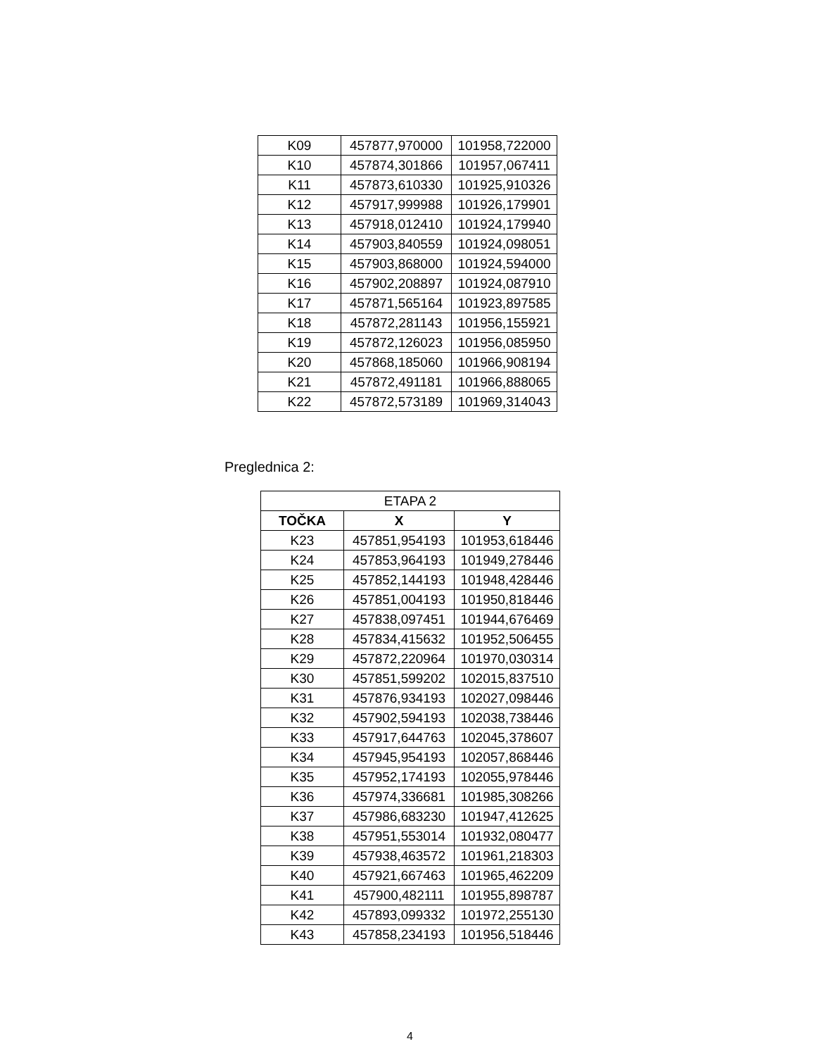| K09 | 457877,970000 | 101958,722000 |
| K10 | 457874,301866 | 101957,067411 |
| K11 | 457873,610330 | 101925,910326 |
| K12 | 457917,999988 | 101926,179901 |
| K13 | 457918,012410 | 101924,179940 |
| K14 | 457903,840559 | 101924,098051 |
| K15 | 457903,868000 | 101924,594000 |
| K16 | 457902,208897 | 101924,087910 |
| K17 | 457871,565164 | 101923,897585 |
| K18 | 457872,281143 | 101956,155921 |
| K19 | 457872,126023 | 101956,085950 |
| K20 | 457868,185060 | 101966,908194 |
| K21 | 457872,491181 | 101966,888065 |
| K22 | 457872,573189 | 101969,314043 |
Preglednica 2:
| ETAPA 2 | | |
| TOČKA | X | Y |
| K23 | 457851,954193 | 101953,618446 |
| K24 | 457853,964193 | 101949,278446 |
| K25 | 457852,144193 | 101948,428446 |
| K26 | 457851,004193 | 101950,818446 |
| K27 | 457838,097451 | 101944,676469 |
| K28 | 457834,415632 | 101952,506455 |
| K29 | 457872,220964 | 101970,030314 |
| K30 | 457851,599202 | 102015,837510 |
| K31 | 457876,934193 | 102027,098446 |
| K32 | 457902,594193 | 102038,738446 |
| K33 | 457917,644763 | 102045,378607 |
| K34 | 457945,954193 | 102057,868446 |
| K35 | 457952,174193 | 102055,978446 |
| K36 | 457974,336681 | 101985,308266 |
| K37 | 457986,683230 | 101947,412625 |
| K38 | 457951,553014 | 101932,080477 |
| K39 | 457938,463572 | 101961,218303 |
| K40 | 457921,667463 | 101965,462209 |
| K41 | 457900,482111 | 101955,898787 |
| K42 | 457893,099332 | 101972,255130 |
| K43 | 457858,234193 | 101956,518446 |
4